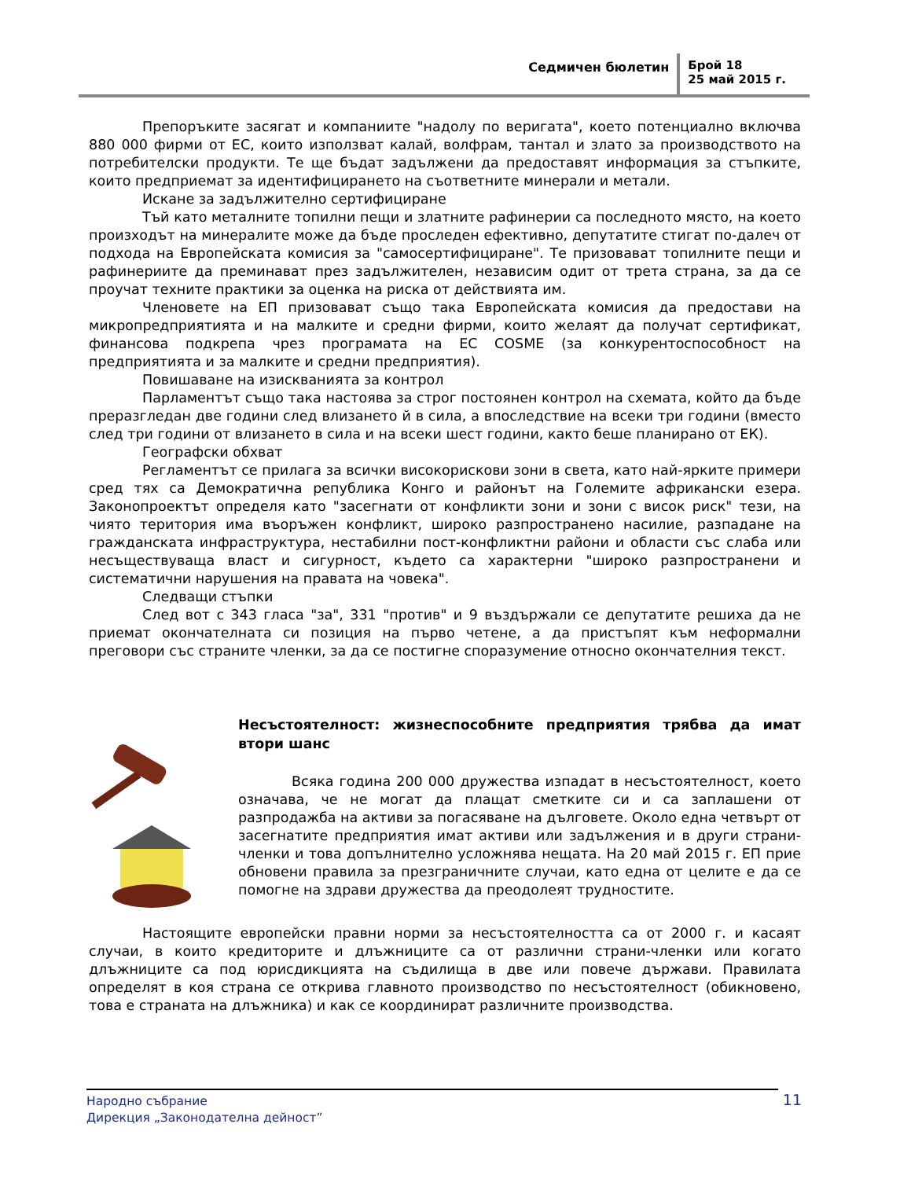Седмичен бюлетин
Брой 18
25 май 2015 г.
Препоръките засягат и компаниите "надолу по веригата", което потенциално включва 880 000 фирми от ЕС, които използват калай, волфрам, тантал и злато за производството на потребителски продукти. Те ще бъдат задължени да предоставят информация за стъпките, които предприемат за идентифицирането на съответните минерали и метали.
Искане за задължително сертифициране
Тъй като металните топилни пещи и златните рафинерии са последното място, на което произходът на минералите може да бъде проследен ефективно, депутатите стигат по-далеч от подхода на Европейската комисия за "самосертифициране". Те призовават топилните пещи и рафинериите да преминават през задължителен, независим одит от трета страна, за да се проучат техните практики за оценка на риска от действията им.
Членовете на ЕП призовават също така Европейската комисия да предостави на микропредприятията и на малките и средни фирми, които желаят да получат сертификат, финансова подкрепа чрез програмата на ЕС COSME (за конкурентоспособност на предприятията и за малките и средни предприятия).
Повишаване на изискванията за контрол
Парламентът също така настоява за строг постоянен контрол на схемата, който да бъде преразгледан две години след влизането й в сила, а впоследствие на всеки три години (вместо след три години от влизането в сила и на всеки шест години, както беше планирано от ЕК).
Географски обхват
Регламентът се прилага за всички високорискови зони в света, като най-ярките примери сред тях са Демократична република Конго и районът на Големите африкански езера. Законопроектът определя като "засегнати от конфликти зони и зони с висок риск" тези, на чиято територия има въоръжен конфликт, широко разпространено насилие, разпадане на гражданската инфраструктура, нестабилни пост-конфликтни райони и области със слаба или несъществуваща власт и сигурност, където са характерни "широко разпространени и систематични нарушения на правата на човека".
Следващи стъпки
След вот с 343 гласа "за", 331 "против" и 9 въздържали се депутатите решиха да не приемат окончателната си позиция на първо четене, а да пристъпят към неформални преговори със страните членки, за да се постигне споразумение относно окончателния текст.
Несъстоятелност: жизнеспособните предприятия трябва да имат втори шанс
Всяка година 200 000 дружества изпадат в несъстоятелност, което означава, че не могат да плащат сметките си и са заплашени от разпродажба на активи за погасяване на дълговете. Около една четвърт от засегнатите предприятия имат активи или задължения и в други страни-членки и това допълнително усложнява нещата. На 20 май 2015 г. ЕП прие обновени правила за презграничните случаи, като една от целите е да се помогне на здрави дружества да преодолеят трудностите.
Настоящите европейски правни норми за несъстоятелността са от 2000 г. и касаят случаи, в които кредиторите и длъжниците са от различни страни-членки или когато длъжниците са под юрисдикцията на съдилища в две или повече държави. Правилата определят в коя страна се открива главното производство по несъстоятелност (обикновено, това е страната на длъжника) и как се координират различните производства.
Народно събрание
Дирекция „Законодателна дейност”
11